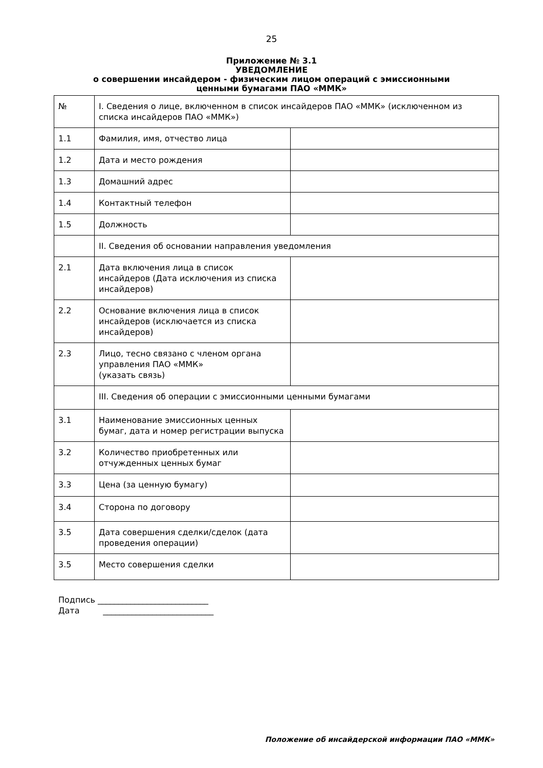25
Приложение № 3.1
УВЕДОМЛЕНИЕ
о совершении инсайдером - физическим лицом операций с эмиссионными
ценными бумагами ПАО «ММК»
| № | I. Сведения о лице, включенном в список инсайдеров ПАО «ММК» (исключенном из списка инсайдеров ПАО «ММК») | |
| 1.1 | Фамилия, имя, отчество лица | |
| 1.2 | Дата и место рождения | |
| 1.3 | Домашний адрес | |
| 1.4 | Контактный телефон | |
| 1.5 | Должность | |
| | II. Сведения об основании направления уведомления | |
| 2.1 | Дата включения лица в список инсайдеров (Дата исключения из списка инсайдеров) | |
| 2.2 | Основание включения лица в список инсайдеров (исключается из списка инсайдеров) | |
| 2.3 | Лицо, тесно связано с членом органа управления ПАО «ММК» (указать связь) | |
| | III. Сведения об операции с эмиссионными ценными бумагами | |
| 3.1 | Наименование эмиссионных ценных бумаг, дата и номер регистрации выпуска | |
| 3.2 | Количество приобретенных или отчужденных ценных бумаг | |
| 3.3 | Цена (за ценную бумагу) | |
| 3.4 | Сторона по договору | |
| 3.5 | Дата совершения сделки/сделок (дата проведения операции) | |
| 3.5 | Место совершения сделки | |
Подпись ___________________________
Дата ___________________________
Положение об инсайдерской информации ПАО «ММК»